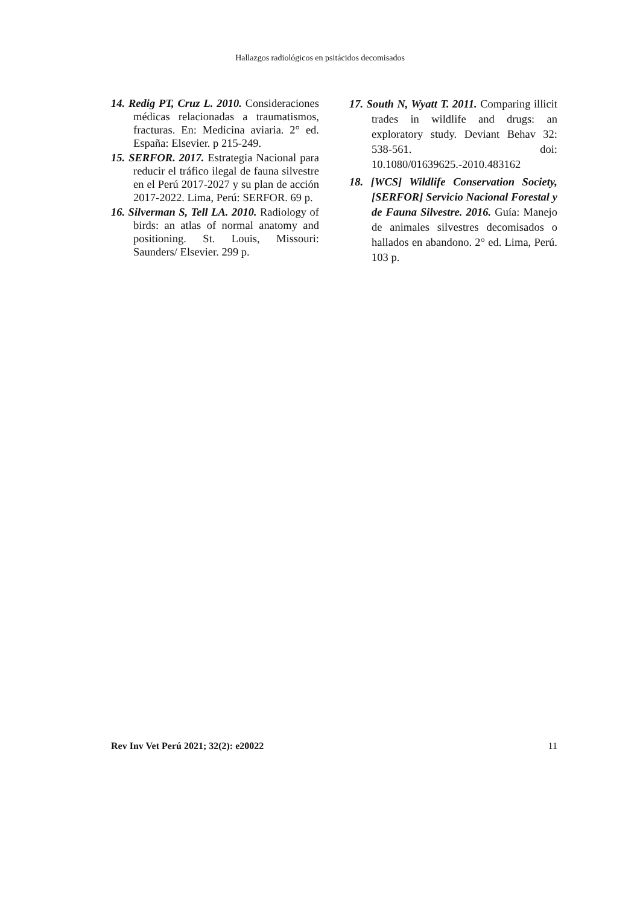Hallazgos radiológicos en psitácidos decomisados
14. Redig PT, Cruz L. 2010. Consideraciones médicas relacionadas a traumatismos, fracturas. En: Medicina aviaria. 2° ed. España: Elsevier. p 215-249.
15. SERFOR. 2017. Estrategia Nacional para reducir el tráfico ilegal de fauna silvestre en el Perú 2017-2027 y su plan de acción 2017-2022. Lima, Perú: SERFOR. 69 p.
16. Silverman S, Tell LA. 2010. Radiology of birds: an atlas of normal anatomy and positioning. St. Louis, Missouri: Saunders/ Elsevier. 299 p.
17. South N, Wyatt T. 2011. Comparing illicit trades in wildlife and drugs: an exploratory study. Deviant Behav 32: 538-561. doi: 10.1080/01639625.-2010.483162
18. [WCS] Wildlife Conservation Society, [SERFOR] Servicio Nacional Forestal y de Fauna Silvestre. 2016. Guía: Manejo de animales silvestres decomisados o hallados en abandono. 2° ed. Lima, Perú. 103 p.
Rev Inv Vet Perú 2021; 32(2): e20022 11